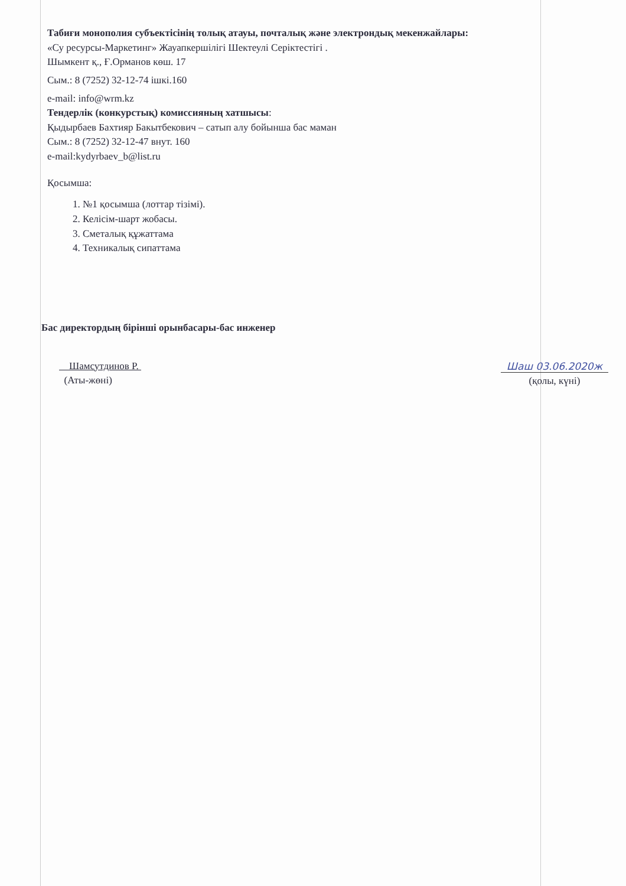Табиғи монополия субъектісінің толық атауы, почталық және электрондық мекенжайлары:
«Су ресурсы-Маркетинг» Жауапкершілігі Шектеулі Серіктестігі .
Шымкент қ., Ғ.Орманов көш. 17
Сым.: 8 (7252) 32-12-74 ішкі.160
e-mail: info@wrm.kz
Тендерлік (конкурстық) комиссияның хатшысы:
Қыдырбаев Бахтияр Бакытбекович – сатып алу бойынша бас маман
Сым.: 8 (7252) 32-12-47 внут. 160
e-mail:kydyrbaev_b@list.ru
Қосымша:
1. №1 қосымша (лоттар тізімі).
2. Келісім-шарт жобасы.
3. Сметалық құжаттама
4. Техникалық сипаттама
Бас директордың бірінші орынбасары-бас инженер
Шамсутдинов Р.
(Аты-жөні)
Шаш 03.06.2020ж
(қолы, күні)